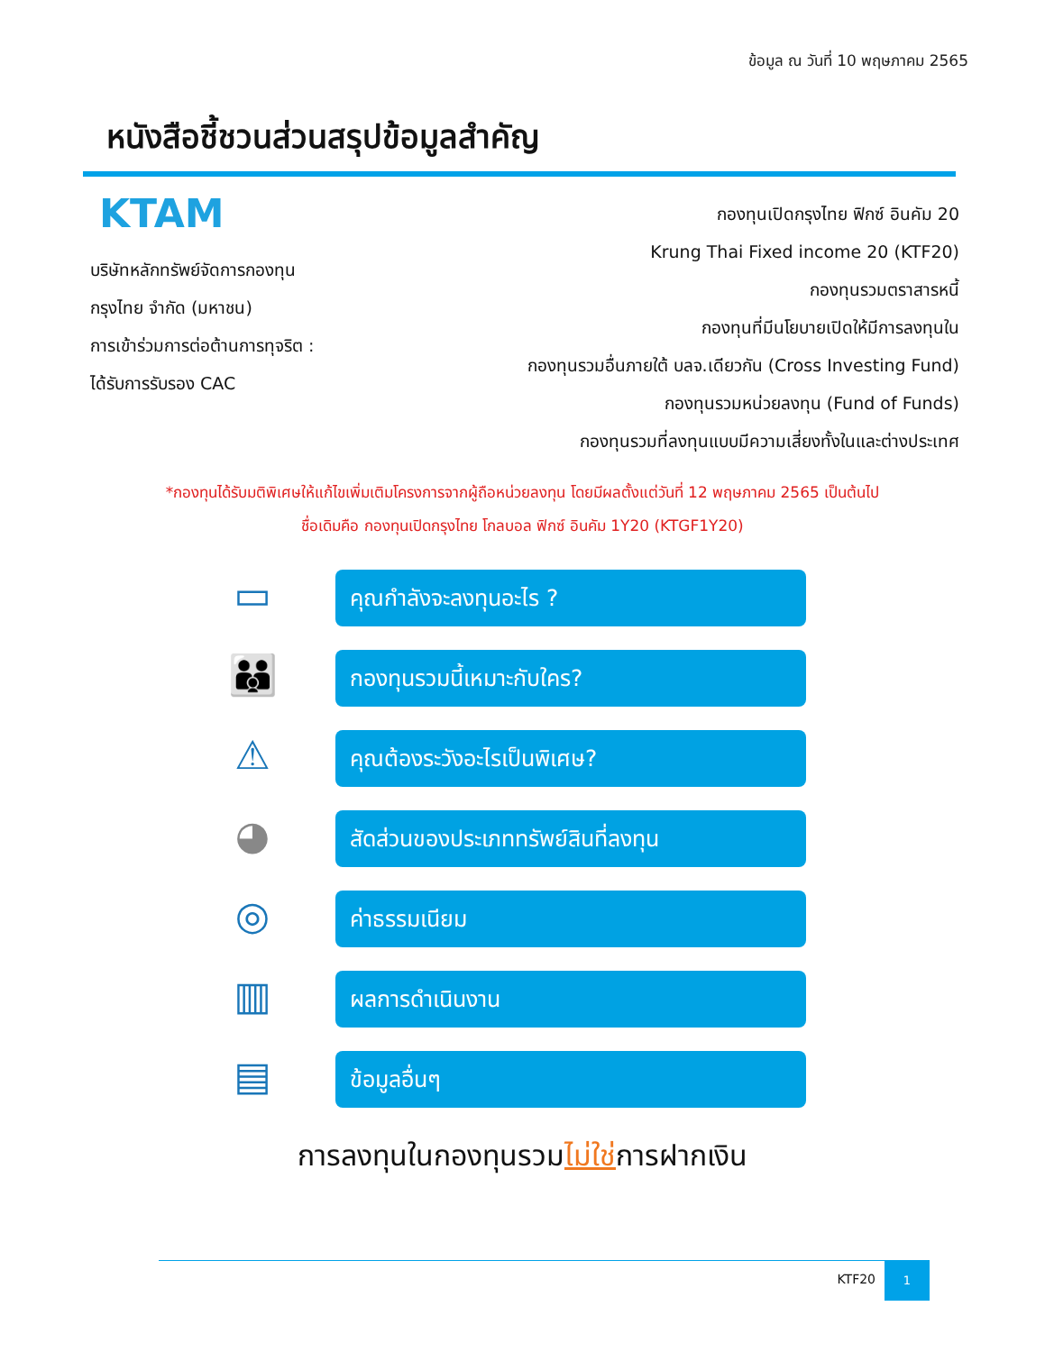ข้อมูล ณ วันที่ 10 พฤษภาคม 2565
หนังสือชี้ชวนส่วนสรุปข้อมูลสำคัญ
KTAM
บริษัทหลักทรัพย์จัดการกองทุน
กรุงไทย จำกัด (มหาชน)
การเข้าร่วมการต่อต้านการทุจริต :
ได้รับการรับรอง CAC
กองทุนเปิดกรุงไทย ฟิกซ์ อินคัม 20
Krung Thai Fixed income 20 (KTF20)
กองทุนรวมตราสารหนี้
กองทุนที่มีนโยบายเปิดให้มีการลงทุนใน
กองทุนรวมอื่นภายใต้ บลจ.เดียวกัน (Cross Investing Fund)
กองทุนรวมหน่วยลงทุน (Fund of Funds)
กองทุนรวมที่ลงทุนแบบมีความเสี่ยงทั้งในและต่างประเทศ
*กองทุนได้รับมติพิเศษให้แก้ไขเพิ่มเติมโครงการจากผู้ถือหน่วยลงทุน โดยมีผลตั้งแต่วันที่ 12 พฤษภาคม 2565 เป็นต้นไป
ชื่อเดิมคือ กองทุนเปิดกรุงไทย โกลบอล ฟิกซ์ อินคัม 1Y20 (KTGF1Y20)
▭
คุณกำลังจะลงทุนอะไร ?
👪
กองทุนรวมนี้เหมาะกับใคร?
⚠
คุณต้องระวังอะไรเป็นพิเศษ?
◕
สัดส่วนของประเภททรัพย์สินที่ลงทุน
◎
ค่าธรรมเนียม
▥
ผลการดำเนินงาน
▤
ข้อมูลอื่นๆ
การลงทุนในกองทุนรวมไม่ใช่การฝากเงิน
KTF20 1